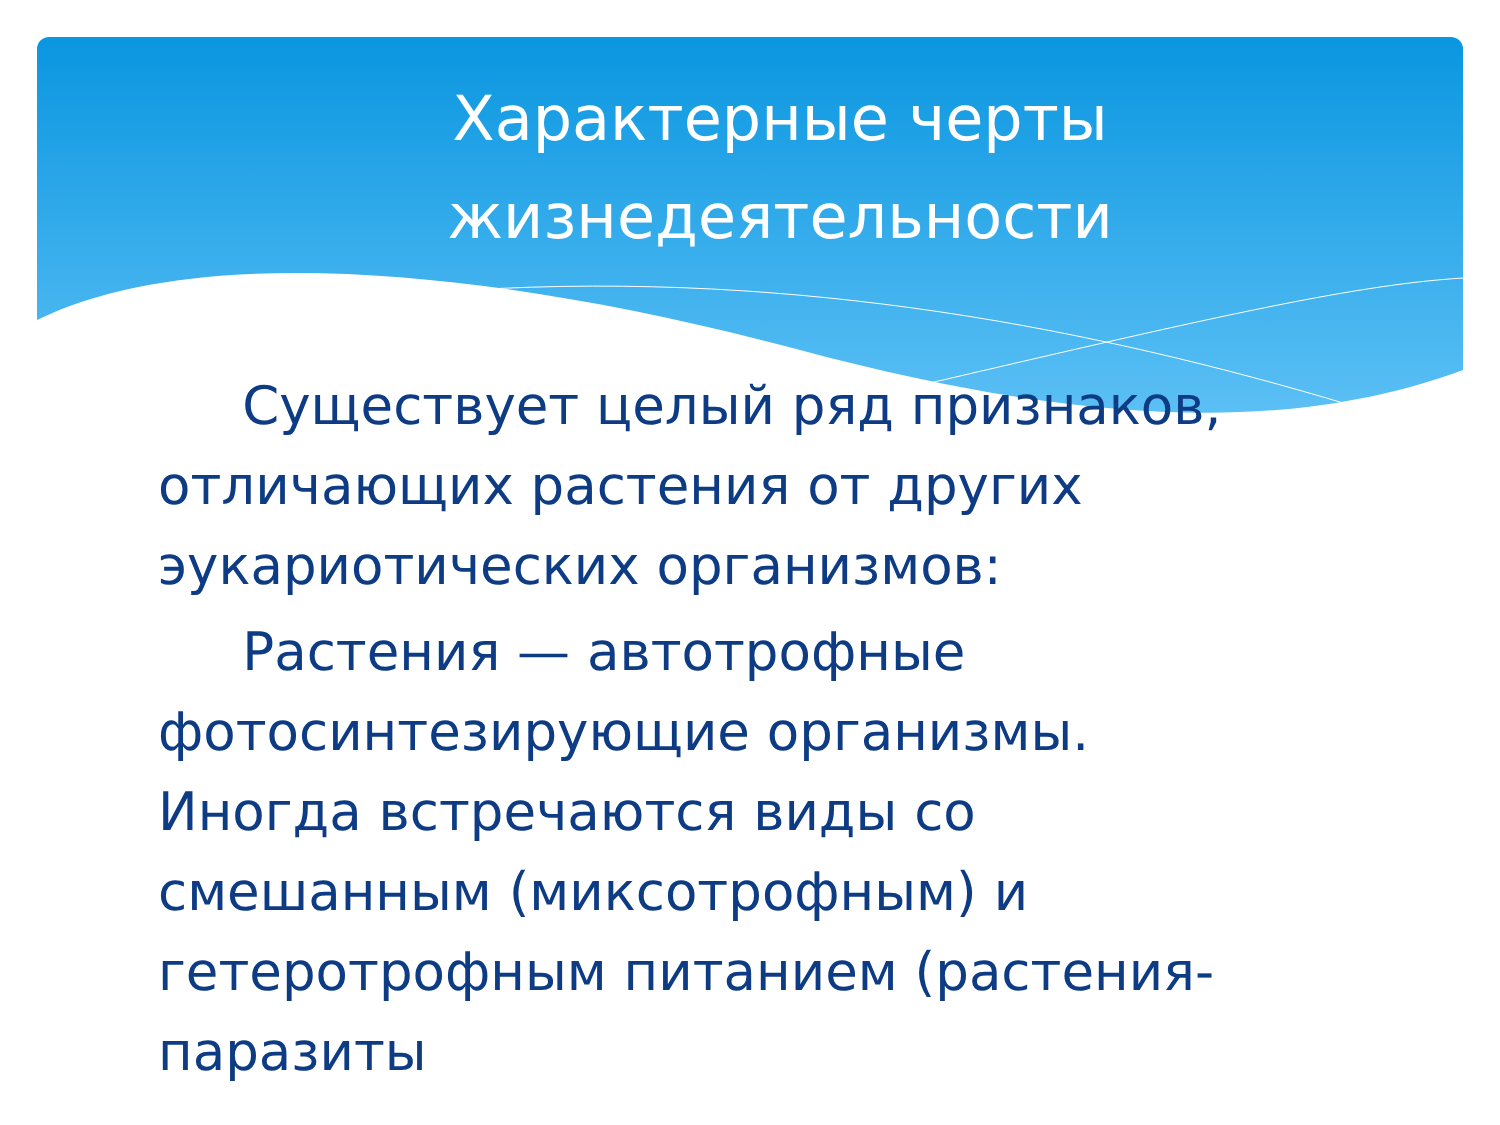Характерные черты
жизнедеятельности
Существует целый ряд признаков, отличающих растения от других эукариотических организмов:
Растения — автотрофные фотосинтезирующие организмы. Иногда встречаются виды со смешанным (миксотрофным) и гетеротрофным питанием (растения-паразиты